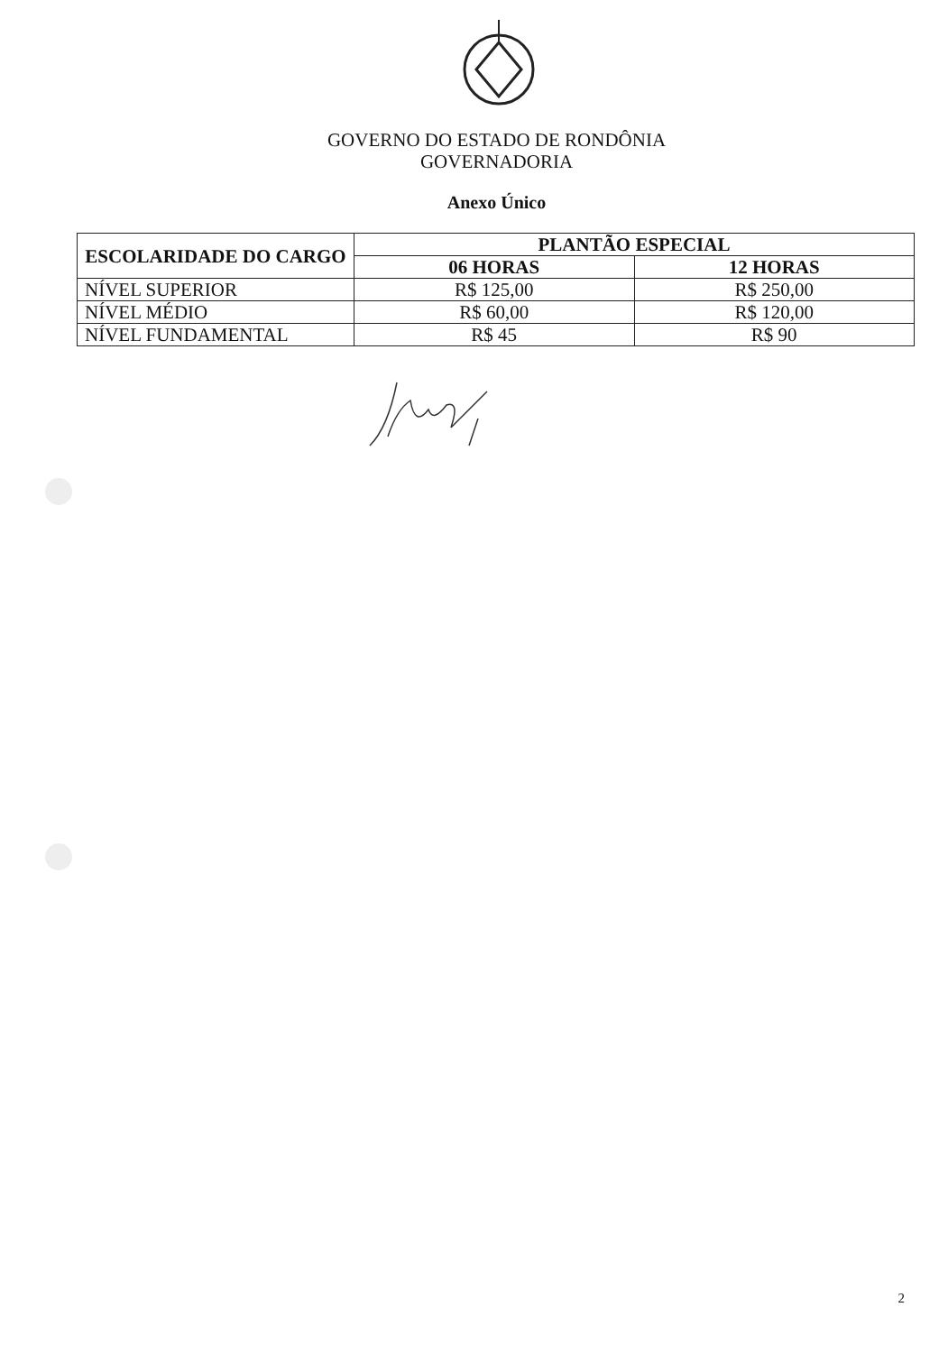GOVERNO DO ESTADO DE RONDÔNIA
GOVERNADORIA
Anexo Único
| ESCOLARIDADE DO CARGO | PLANTÃO ESPECIAL | |
| --- | --- | --- |
| | 06 HORAS | 12 HORAS |
| NÍVEL SUPERIOR | R$ 125,00 | R$ 250,00 |
| NÍVEL MÉDIO | R$ 60,00 | R$ 120,00 |
| NÍVEL FUNDAMENTAL | R$ 45 | R$ 90 |
2